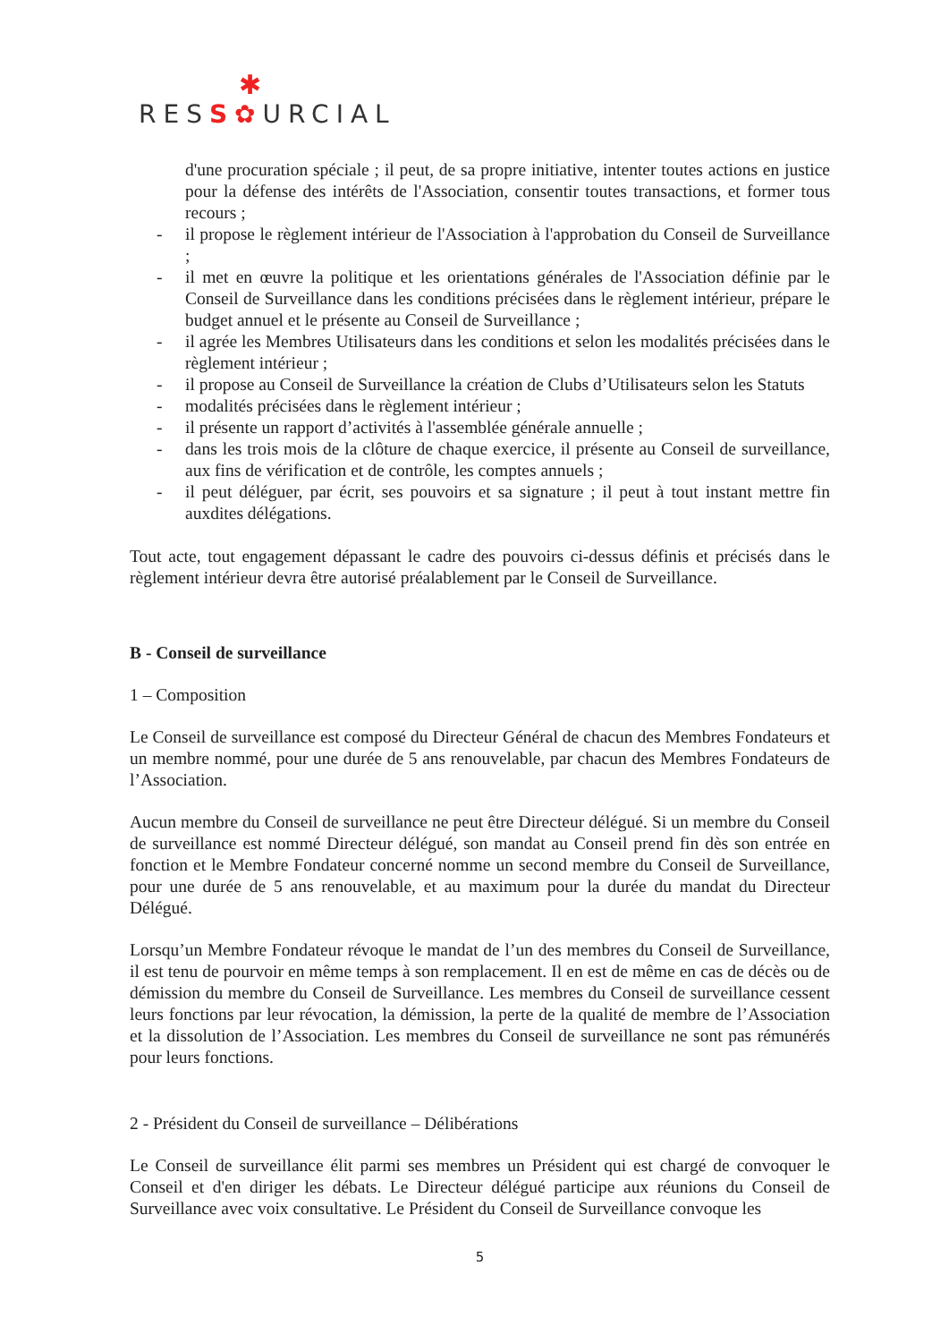✱
RESS✿URCIAL
d'une procuration spéciale ; il peut, de sa propre initiative, intenter toutes actions en justice pour la défense des intérêts de l'Association, consentir toutes transactions, et former tous recours ;
- il propose le règlement intérieur de l'Association à l'approbation du Conseil de Surveillance ;
- il met en œuvre la politique et les orientations générales de l'Association définie par le Conseil de Surveillance dans les conditions précisées dans le règlement intérieur, prépare le budget annuel et le présente au Conseil de Surveillance ;
- il agrée les Membres Utilisateurs dans les conditions et selon les modalités précisées dans le règlement intérieur ;
- il propose au Conseil de Surveillance la création de Clubs d’Utilisateurs selon les Statuts
- modalités précisées dans le règlement intérieur ;
- il présente un rapport d’activités à l'assemblée générale annuelle ;
- dans les trois mois de la clôture de chaque exercice, il présente au Conseil de surveillance, aux fins de vérification et de contrôle, les comptes annuels ;
- il peut déléguer, par écrit, ses pouvoirs et sa signature ; il peut à tout instant mettre fin auxdites délégations.
Tout acte, tout engagement dépassant le cadre des pouvoirs ci-dessus définis et précisés dans le règlement intérieur devra être autorisé préalablement par le Conseil de Surveillance.
B - Conseil de surveillance
1 – Composition
Le Conseil de surveillance est composé du Directeur Général de chacun des Membres Fondateurs et un membre nommé, pour une durée de 5 ans renouvelable, par chacun des Membres Fondateurs de l’Association.
Aucun membre du Conseil de surveillance ne peut être Directeur délégué. Si un membre du Conseil de surveillance est nommé Directeur délégué, son mandat au Conseil prend fin dès son entrée en fonction et le Membre Fondateur concerné nomme un second membre du Conseil de Surveillance, pour une durée de 5 ans renouvelable, et au maximum pour la durée du mandat du Directeur Délégué.
Lorsqu’un Membre Fondateur révoque le mandat de l’un des membres du Conseil de Surveillance, il est tenu de pourvoir en même temps à son remplacement. Il en est de même en cas de décès ou de démission du membre du Conseil de Surveillance. Les membres du Conseil de surveillance cessent leurs fonctions par leur révocation, la démission, la perte de la qualité de membre de l’Association et la dissolution de l’Association. Les membres du Conseil de surveillance ne sont pas rémunérés pour leurs fonctions.
2 - Président du Conseil de surveillance – Délibérations
Le Conseil de surveillance élit parmi ses membres un Président qui est chargé de convoquer le Conseil et d'en diriger les débats. Le Directeur délégué participe aux réunions du Conseil de Surveillance avec voix consultative. Le Président du Conseil de Surveillance convoque les
5